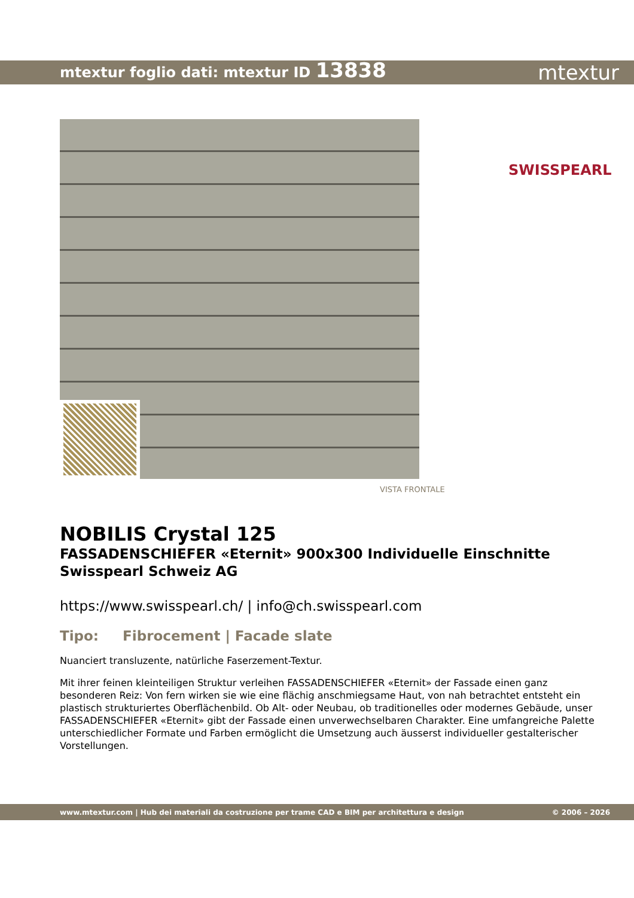mtextur foglio dati: mtextur ID 13838
mtextur
SWISSPEARL
VISTA FRONTALE
NOBILIS Crystal 125
FASSADENSCHIEFER «Eternit» 900x300 Individuelle Einschnitte
Swisspearl Schweiz AG
https://www.swisspearl.ch/ | info@ch.swisspearl.com
Tipo: Fibrocement | Facade slate
Nuanciert transluzente, natürliche Faserzement-Textur.
Mit ihrer feinen kleinteiligen Struktur verleihen FASSADENSCHIEFER «Eternit» der Fassade einen ganz besonderen Reiz: Von fern wirken sie wie eine flächig anschmiegsame Haut, von nah betrachtet entsteht ein plastisch strukturiertes Oberflächenbild. Ob Alt- oder Neubau, ob traditionelles oder modernes Gebäude, unser FASSADENSCHIEFER «Eternit» gibt der Fassade einen unverwechselbaren Charakter. Eine umfangreiche Palette unterschiedlicher Formate und Farben ermöglicht die Umsetzung auch äusserst individueller gestalterischer Vorstellungen.
www.mtextur.com | Hub dei materiali da costruzione per trame CAD e BIM per architettura e design © 2006 – 2026